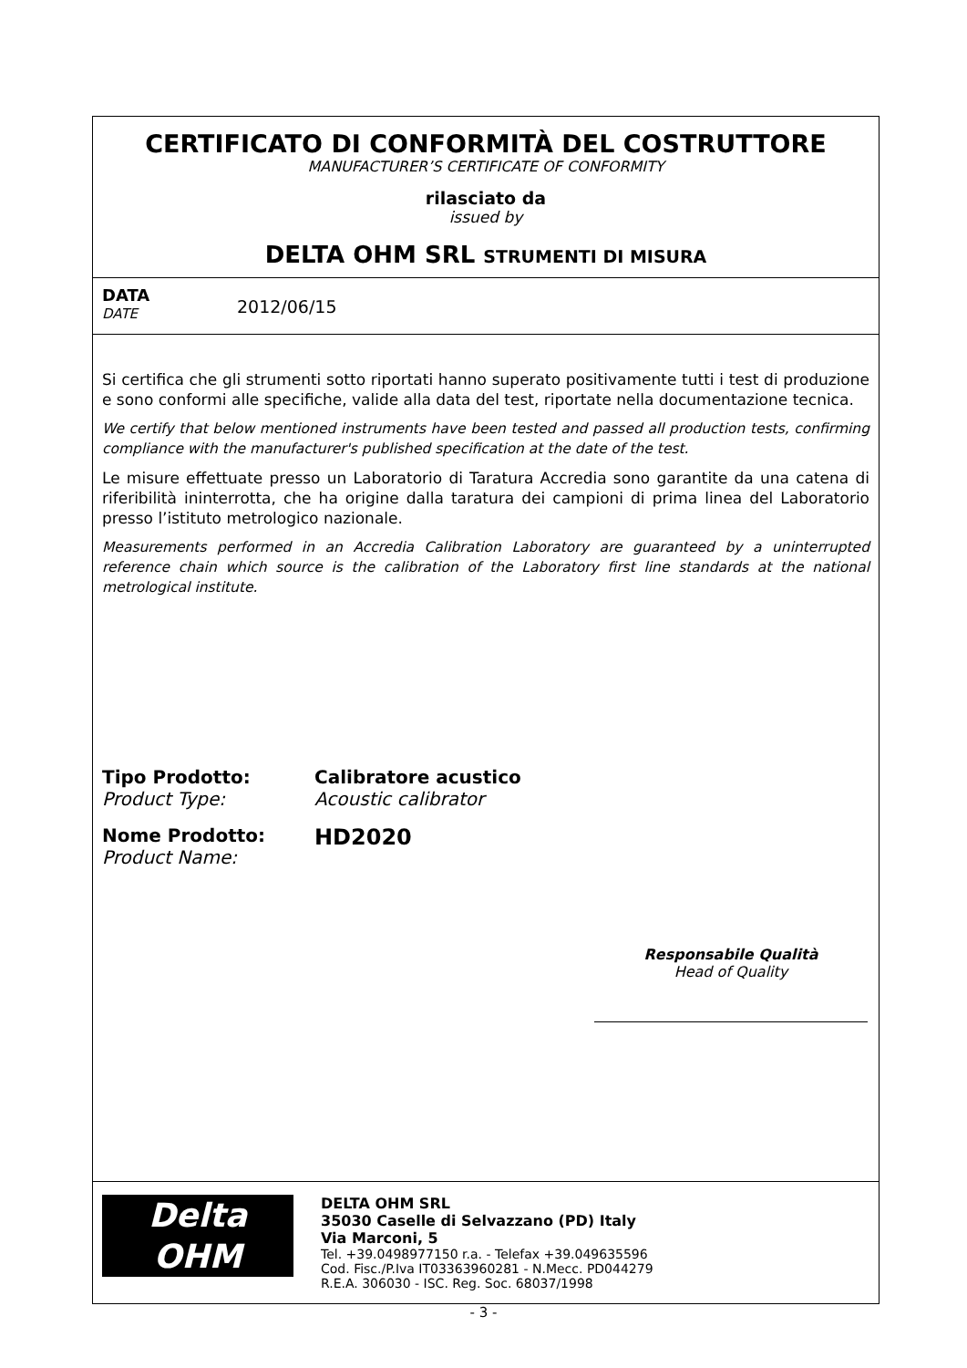CERTIFICATO DI CONFORMITÀ DEL COSTRUTTORE
MANUFACTURER’S CERTIFICATE OF CONFORMITY
rilasciato da
issued by
DELTA OHM SRL STRUMENTI DI MISURA
DATA
DATE
2012/06/15
Si certifica che gli strumenti sotto riportati hanno superato positivamente tutti i test di produzione e sono conformi alle specifiche, valide alla data del test, riportate nella documentazione tecnica.
We certify that below mentioned instruments have been tested and passed all production tests, confirming compliance with the manufacturer's published specification at the date of the test.
Le misure effettuate presso un Laboratorio di Taratura Accredia sono garantite da una catena di riferibilità ininterrotta, che ha origine dalla taratura dei campioni di prima linea del Laboratorio presso l’istituto metrologico nazionale.
Measurements performed in an Accredia Calibration Laboratory are guaranteed by a uninterrupted reference chain which source is the calibration of the Laboratory first line standards at the national metrological institute.
Tipo Prodotto:
Product Type:
Calibratore acustico
Acoustic calibrator
Nome Prodotto:
Product Name:
HD2020
Responsabile Qualità
Head of Quality
Delta
OHM
DELTA OHM SRL
35030 Caselle di Selvazzano (PD) Italy
Via Marconi, 5
Tel. +39.0498977150 r.a. - Telefax +39.049635596
Cod. Fisc./P.Iva IT03363960281 - N.Mecc. PD044279
R.E.A. 306030 - ISC. Reg. Soc. 68037/1998
- 3 -